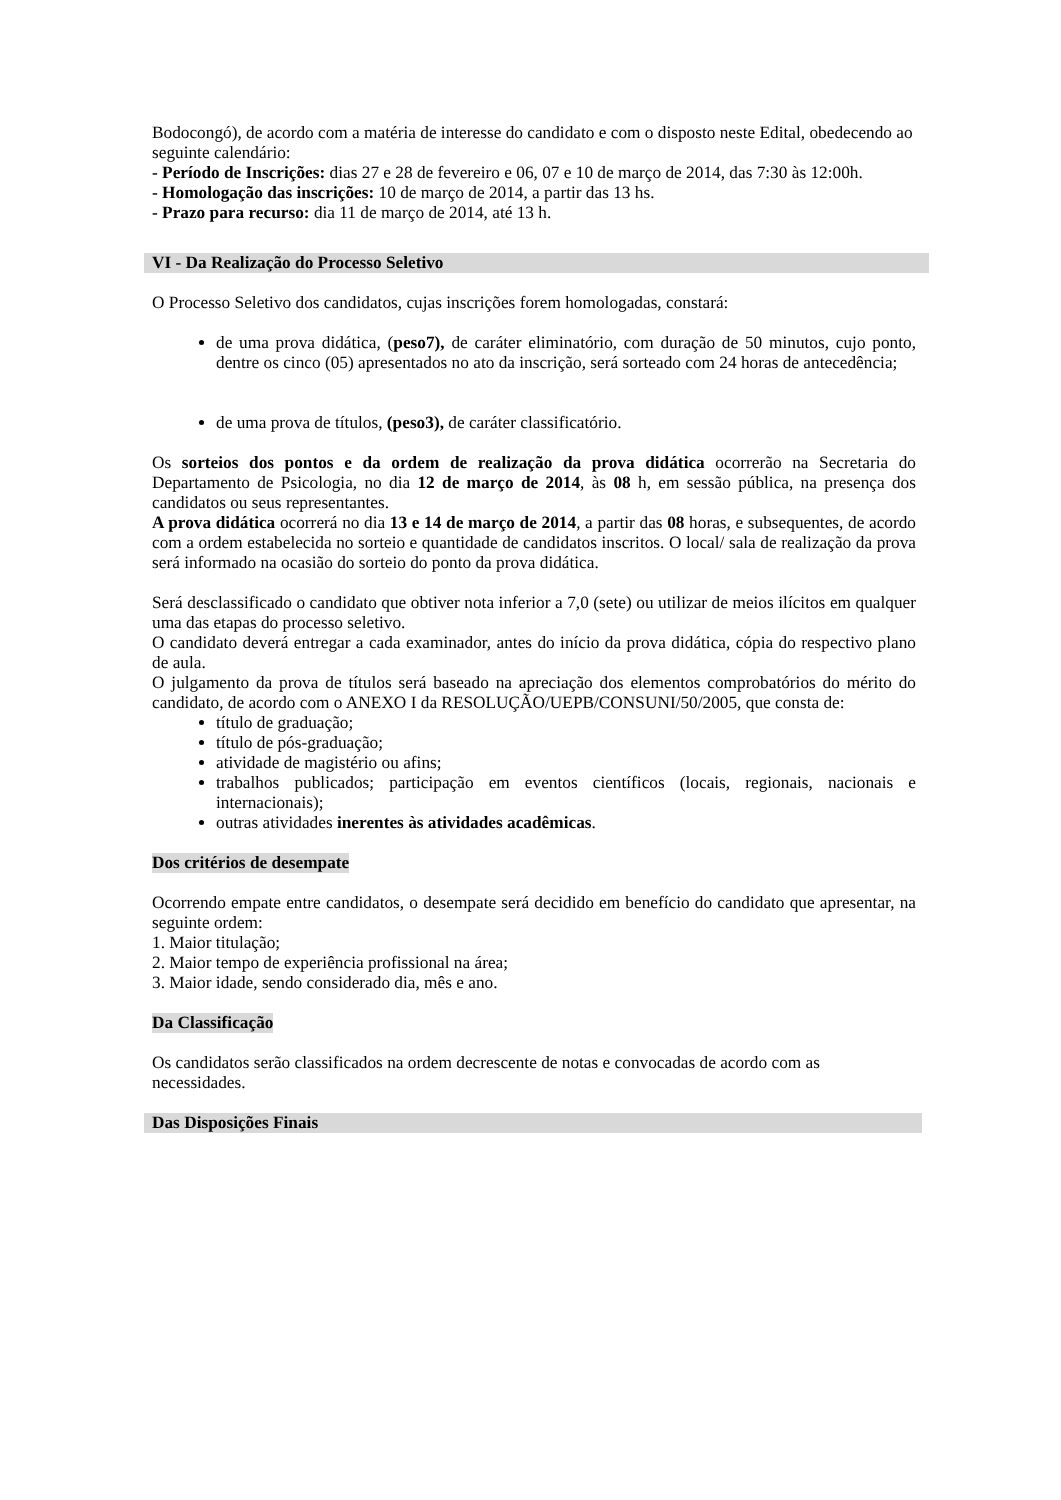Bodocongó), de acordo com a matéria de interesse do candidato e com o disposto neste Edital, obedecendo ao seguinte calendário:
- Período de Inscrições: dias 27 e 28 de fevereiro e 06, 07 e 10 de março de 2014, das 7:30 às 12:00h.
- Homologação das inscrições: 10 de março de 2014, a partir das 13 hs.
- Prazo para recurso: dia 11 de março de 2014, até 13 h.
VI - Da Realização do Processo Seletivo
O Processo Seletivo dos candidatos, cujas inscrições forem homologadas, constará:
de uma prova didática, (peso7), de caráter eliminatório, com duração de 50 minutos, cujo ponto, dentre os cinco (05) apresentados no ato da inscrição, será sorteado com 24 horas de antecedência;
de uma prova de títulos, (peso3), de caráter classificatório.
Os sorteios dos pontos e da ordem de realização da prova didática ocorrerão na Secretaria do Departamento de Psicologia, no dia 12 de março de 2014, às 08 h, em sessão pública, na presença dos candidatos ou seus representantes.
A prova didática ocorrerá no dia 13 e 14 de março de 2014, a partir das 08 horas, e subsequentes, de acordo com a ordem estabelecida no sorteio e quantidade de candidatos inscritos. O local/ sala de realização da prova será informado na ocasião do sorteio do ponto da prova didática.
Será desclassificado o candidato que obtiver nota inferior a 7,0 (sete) ou utilizar de meios ilícitos em qualquer uma das etapas do processo seletivo.
O candidato deverá entregar a cada examinador, antes do início da prova didática, cópia do respectivo plano de aula.
O julgamento da prova de títulos será baseado na apreciação dos elementos comprobatórios do mérito do candidato, de acordo com o ANEXO I da RESOLUÇÃO/UEPB/CONSUNI/50/2005, que consta de:
título de graduação;
título de pós-graduação;
atividade de magistério ou afins;
trabalhos publicados; participação em eventos científicos (locais, regionais, nacionais e internacionais);
outras atividades inerentes às atividades acadêmicas.
Dos critérios de desempate
Ocorrendo empate entre candidatos, o desempate será decidido em benefício do candidato que apresentar, na seguinte ordem:
1. Maior titulação;
2. Maior tempo de experiência profissional na área;
3. Maior idade, sendo considerado dia, mês e ano.
Da Classificação
Os candidatos serão classificados na ordem decrescente de notas e convocadas de acordo com as necessidades.
Das Disposições Finais